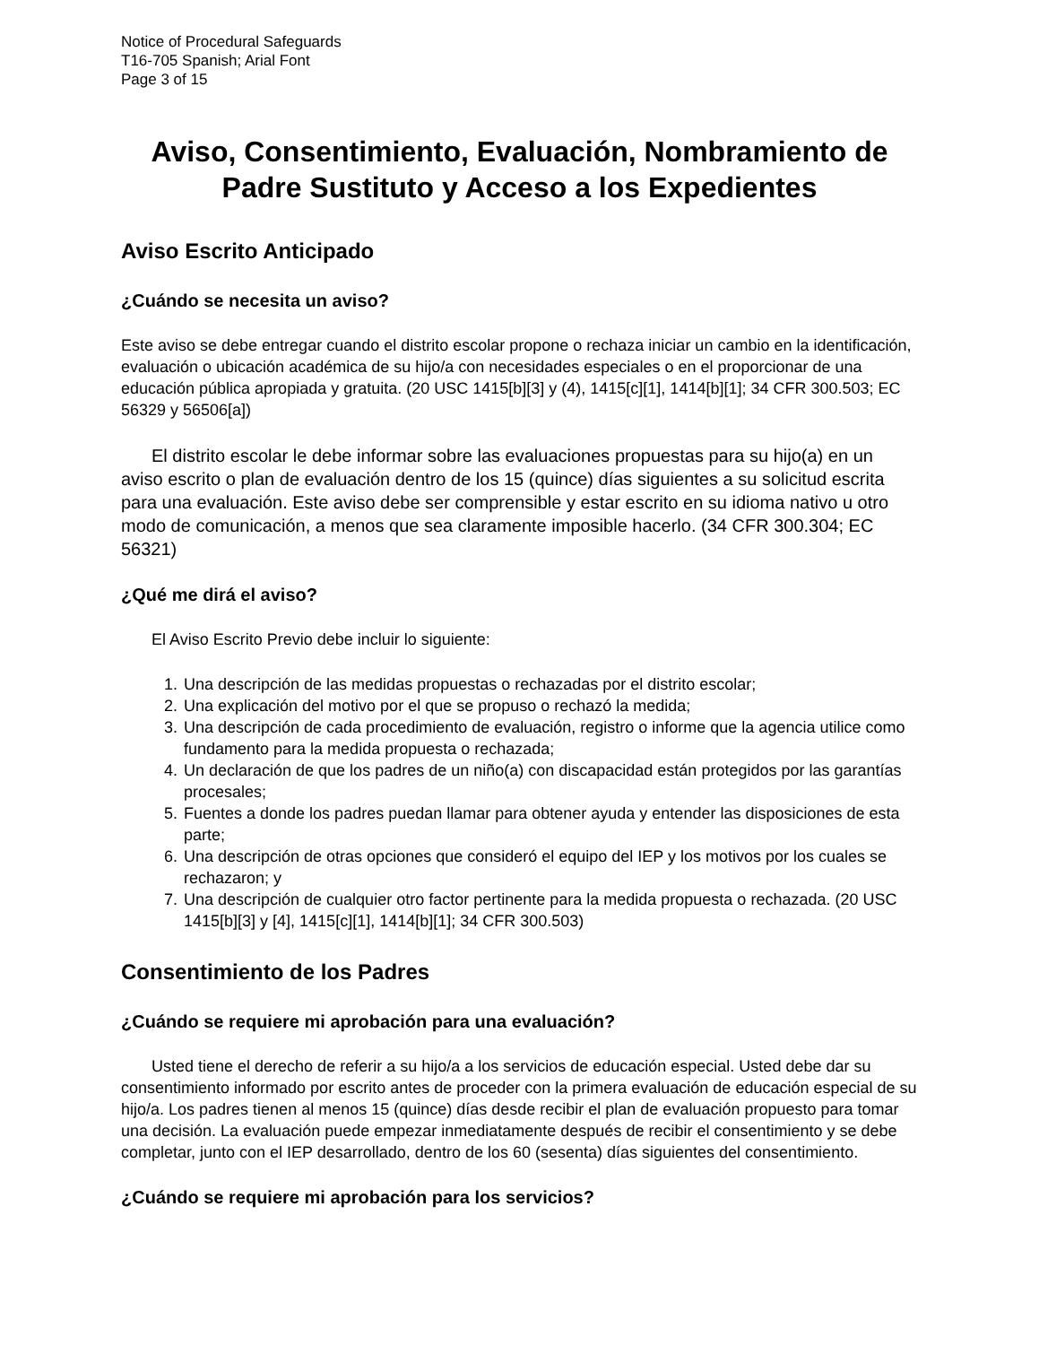Notice of Procedural Safeguards
T16-705 Spanish; Arial Font
Page 3 of 15
Aviso, Consentimiento, Evaluación, Nombramiento de Padre Sustituto y Acceso a los Expedientes
Aviso Escrito Anticipado
¿Cuándo se necesita un aviso?
Este aviso se debe entregar cuando el distrito escolar propone o rechaza iniciar un cambio en la identificación, evaluación o ubicación académica de su hijo/a con necesidades especiales o en el proporcionar de una educación pública apropiada y gratuita. (20 USC 1415[b][3] y (4), 1415[c][1], 1414[b][1]; 34 CFR 300.503; EC 56329 y 56506[a])
El distrito escolar le debe informar sobre las evaluaciones propuestas para su hijo(a) en un aviso escrito o plan de evaluación dentro de los 15 (quince) días siguientes a su solicitud escrita para una evaluación. Este aviso debe ser comprensible y estar escrito en su idioma nativo u otro modo de comunicación, a menos que sea claramente imposible hacerlo. (34 CFR 300.304; EC 56321)
¿Qué me dirá el aviso?
El Aviso Escrito Previo debe incluir lo siguiente:
1. Una descripción de las medidas propuestas o rechazadas por el distrito escolar;
2. Una explicación del motivo por el que se propuso o rechazó la medida;
3. Una descripción de cada procedimiento de evaluación, registro o informe que la agencia utilice como fundamento para la medida propuesta o rechazada;
4. Un declaración de que los padres de un niño(a) con discapacidad están protegidos por las garantías procesales;
5. Fuentes a donde los padres puedan llamar para obtener ayuda y entender las disposiciones de esta parte;
6. Una descripción de otras opciones que consideró el equipo del IEP y los motivos por los cuales se rechazaron; y
7. Una descripción de cualquier otro factor pertinente para la medida propuesta o rechazada. (20 USC 1415[b][3] y [4], 1415[c][1], 1414[b][1]; 34 CFR 300.503)
Consentimiento de los Padres
¿Cuándo se requiere mi aprobación para una evaluación?
Usted tiene el derecho de referir a su hijo/a a los servicios de educación especial. Usted debe dar su consentimiento informado por escrito antes de proceder con la primera evaluación de educación especial de su hijo/a. Los padres tienen al menos 15 (quince) días desde recibir el plan de evaluación propuesto para tomar una decisión. La evaluación puede empezar inmediatamente después de recibir el consentimiento y se debe completar, junto con el IEP desarrollado, dentro de los 60 (sesenta) días siguientes del consentimiento.
¿Cuándo se requiere mi aprobación para los servicios?